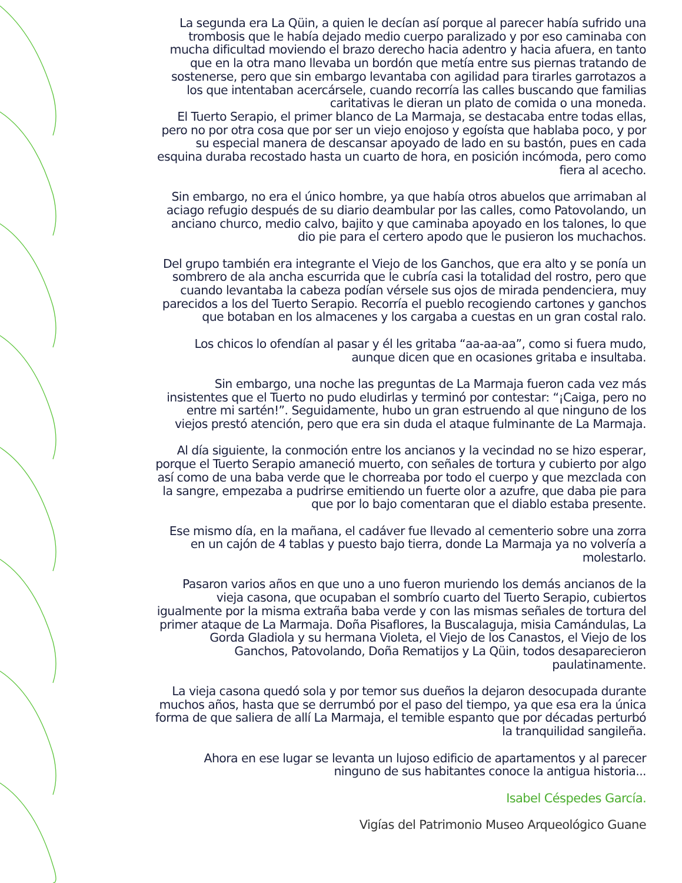La segunda era La Qüin, a quien le decían así porque al parecer había sufrido una trombosis que le había dejado medio cuerpo paralizado y por eso caminaba con mucha dificultad moviendo el brazo derecho hacia adentro y hacia afuera, en tanto que en la otra mano llevaba un bordón que metía entre sus piernas tratando de sostenerse, pero que sin embargo levantaba con agilidad para tirarles garrotazos a los que intentaban acercársele, cuando recorría las calles buscando que familias caritativas le dieran un plato de comida o una moneda.
El Tuerto Serapio, el primer blanco de La Marmaja, se destacaba entre todas ellas, pero no por otra cosa que por ser un viejo enojoso y egoísta que hablaba poco, y por su especial manera de descansar apoyado de lado en su bastón, pues en cada esquina duraba recostado hasta un cuarto de hora, en posición incómoda, pero como fiera al acecho.
Sin embargo, no era el único hombre, ya que había otros abuelos que arrimaban al aciago refugio después de su diario deambular por las calles, como Patovolando, un anciano churco, medio calvo, bajito y que caminaba apoyado en los talones, lo que dio pie para el certero apodo que le pusieron los muchachos.
Del grupo también era integrante el Viejo de los Ganchos, que era alto y se ponía un sombrero de ala ancha escurrida que le cubría casi la totalidad del rostro, pero que cuando levantaba la cabeza podían vérsele sus ojos de mirada pendenciera, muy parecidos a los del Tuerto Serapio. Recorría el pueblo recogiendo cartones y ganchos que botaban en los almacenes y los cargaba a cuestas en un gran costal ralo.
Los chicos lo ofendían al pasar y él les gritaba “aa-aa-aa”, como si fuera mudo, aunque dicen que en ocasiones gritaba e insultaba.
Sin embargo, una noche las preguntas de La Marmaja fueron cada vez más insistentes que el Tuerto no pudo eludirlas y terminó por contestar: “¡Caiga, pero no entre mi sartén!”. Seguidamente, hubo un gran estruendo al que ninguno de los viejos prestó atención, pero que era sin duda el ataque fulminante de La Marmaja.
Al día siguiente, la conmoción entre los ancianos y la vecindad no se hizo esperar, porque el Tuerto Serapio amaneció muerto, con señales de tortura y cubierto por algo así como de una baba verde que le chorreaba por todo el cuerpo y que mezclada con la sangre, empezaba a pudrirse emitiendo un fuerte olor a azufre, que daba pie para que por lo bajo comentaran que el diablo estaba presente.
Ese mismo día, en la mañana, el cadáver fue llevado al cementerio sobre una zorra en un cajón de 4 tablas y puesto bajo tierra, donde La Marmaja ya no volvería a molestarlo.
Pasaron varios años en que uno a uno fueron muriendo los demás ancianos de la vieja casona, que ocupaban el sombrío cuarto del Tuerto Serapio, cubiertos igualmente por la misma extraña baba verde y con las mismas señales de tortura del primer ataque de La Marmaja. Doña Pisaflores, la Buscalaguja, misia Camándulas, La Gorda Gladiola y su hermana Violeta, el Viejo de los Canastos, el Viejo de los Ganchos, Patovolando, Doña Rematijos y La Qüin, todos desaparecieron paulatinamente.
La vieja casona quedó sola y por temor sus dueños la dejaron desocupada durante muchos años, hasta que se derrumbó por el paso del tiempo, ya que esa era la única forma de que saliera de allí La Marmaja, el temible espanto que por décadas perturbó la tranquilidad sangileña.
Ahora en ese lugar se levanta un lujoso edificio de apartamentos y al parecer ninguno de sus habitantes conoce la antigua historia...
Isabel Céspedes García.
Vigías del Patrimonio Museo Arqueológico Guane